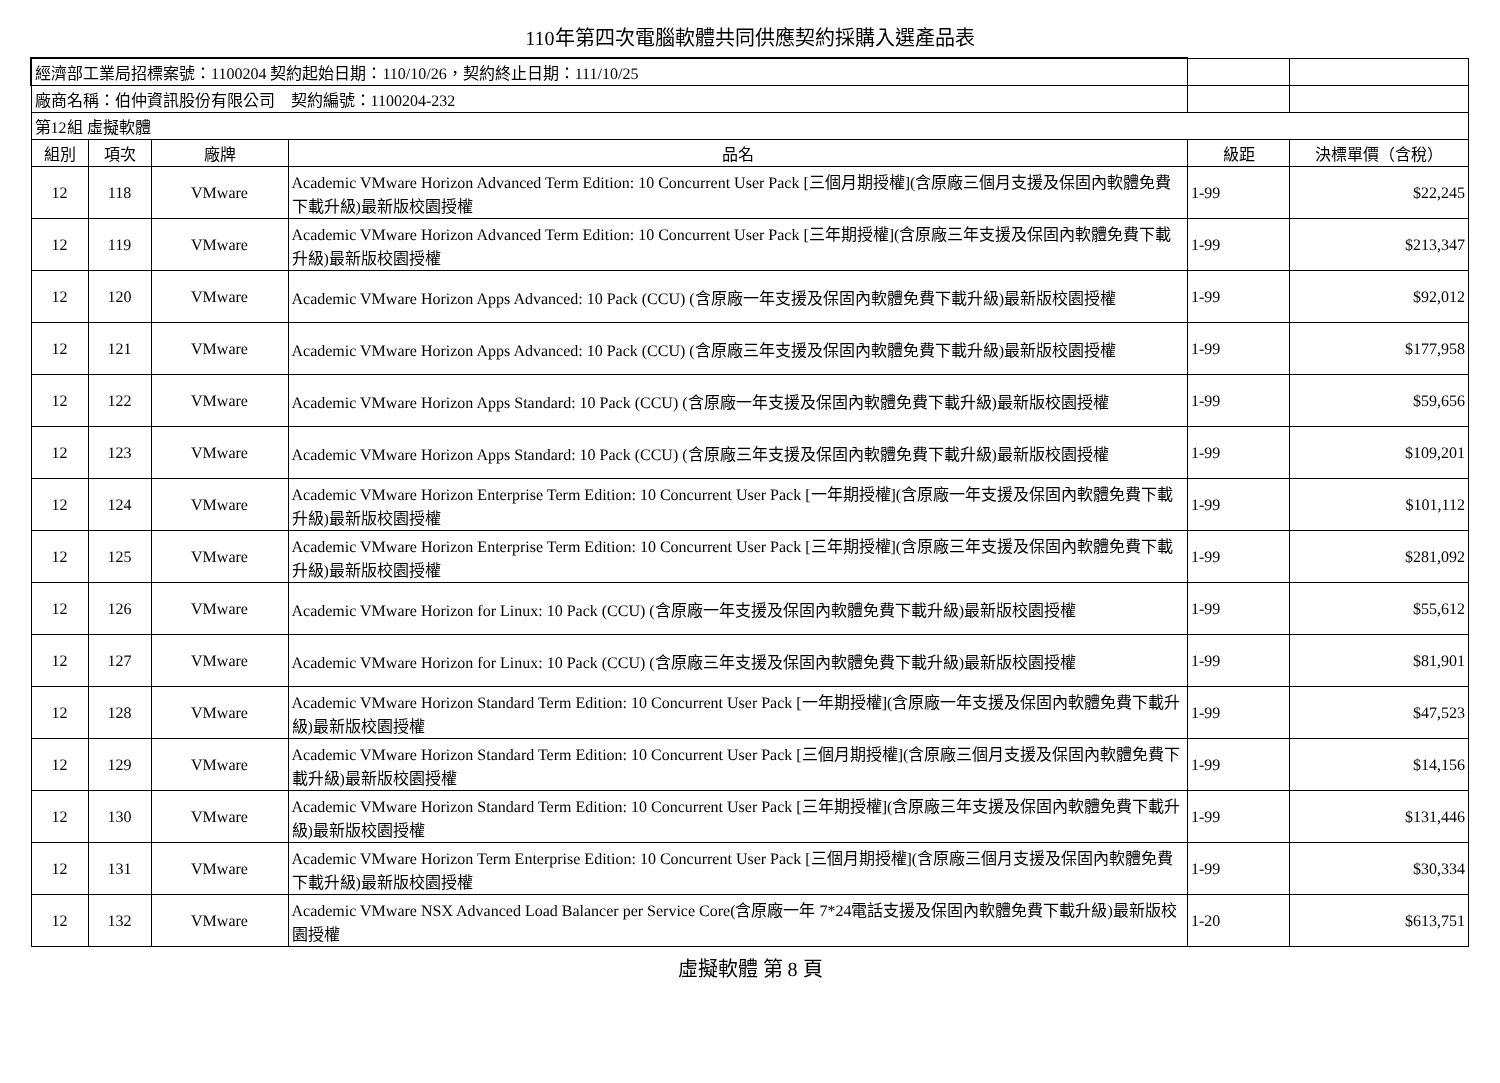110年第四次電腦軟體共同供應契約採購入選產品表
| 經濟部工業局招標案號：1100204 契約起始日期：110/10/26，契約終止日期：111/10/25 | | | | | |
| 廠商名稱：伯仲資訊股份有限公司 契約編號：1100204-232 | | | | | |
| 第12組 虛擬軟體 | | | | | |
| 組別 | 項次 | 廠牌 | 品名 | 級距 | 決標單價（含稅） |
| 12 | 118 | VMware | Academic VMware Horizon Advanced Term Edition: 10 Concurrent User Pack [三個月期授權](含原廠三個月支援及保固內軟體免費下載升級)最新版校園授權 | 1-99 | $22,245 |
| 12 | 119 | VMware | Academic VMware Horizon Advanced Term Edition: 10 Concurrent User Pack [三年期授權](含原廠三年支援及保固內軟體免費下載升級)最新版校園授權 | 1-99 | $213,347 |
| 12 | 120 | VMware | Academic VMware Horizon Apps Advanced: 10 Pack (CCU) (含原廠一年支援及保固內軟體免費下載升級)最新版校園授權 | 1-99 | $92,012 |
| 12 | 121 | VMware | Academic VMware Horizon Apps Advanced: 10 Pack (CCU) (含原廠三年支援及保固內軟體免費下載升級)最新版校園授權 | 1-99 | $177,958 |
| 12 | 122 | VMware | Academic VMware Horizon Apps Standard: 10 Pack (CCU) (含原廠一年支援及保固內軟體免費下載升級)最新版校園授權 | 1-99 | $59,656 |
| 12 | 123 | VMware | Academic VMware Horizon Apps Standard: 10 Pack (CCU) (含原廠三年支援及保固內軟體免費下載升級)最新版校園授權 | 1-99 | $109,201 |
| 12 | 124 | VMware | Academic VMware Horizon Enterprise Term Edition: 10 Concurrent User Pack [一年期授權](含原廠一年支援及保固內軟體免費下載升級)最新版校園授權 | 1-99 | $101,112 |
| 12 | 125 | VMware | Academic VMware Horizon Enterprise Term Edition: 10 Concurrent User Pack [三年期授權](含原廠三年支援及保固內軟體免費下載升級)最新版校園授權 | 1-99 | $281,092 |
| 12 | 126 | VMware | Academic VMware Horizon for Linux: 10 Pack (CCU) (含原廠一年支援及保固內軟體免費下載升級)最新版校園授權 | 1-99 | $55,612 |
| 12 | 127 | VMware | Academic VMware Horizon for Linux: 10 Pack (CCU) (含原廠三年支援及保固內軟體免費下載升級)最新版校園授權 | 1-99 | $81,901 |
| 12 | 128 | VMware | Academic VMware Horizon Standard Term Edition: 10 Concurrent User Pack [一年期授權](含原廠一年支援及保固內軟體免費下載升級)最新版校園授權 | 1-99 | $47,523 |
| 12 | 129 | VMware | Academic VMware Horizon Standard Term Edition: 10 Concurrent User Pack [三個月期授權](含原廠三個月支援及保固內軟體免費下載升級)最新版校園授權 | 1-99 | $14,156 |
| 12 | 130 | VMware | Academic VMware Horizon Standard Term Edition: 10 Concurrent User Pack [三年期授權](含原廠三年支援及保固內軟體免費下載升級)最新版校園授權 | 1-99 | $131,446 |
| 12 | 131 | VMware | Academic VMware Horizon Term Enterprise Edition: 10 Concurrent User Pack [三個月期授權](含原廠三個月支援及保固內軟體免費下載升級)最新版校園授權 | 1-99 | $30,334 |
| 12 | 132 | VMware | Academic VMware NSX Advanced Load Balancer per Service Core(含原廠一年 7*24電話支援及保固內軟體免費下載升級)最新版校園授權 | 1-20 | $613,751 |
虛擬軟體 第 8 頁